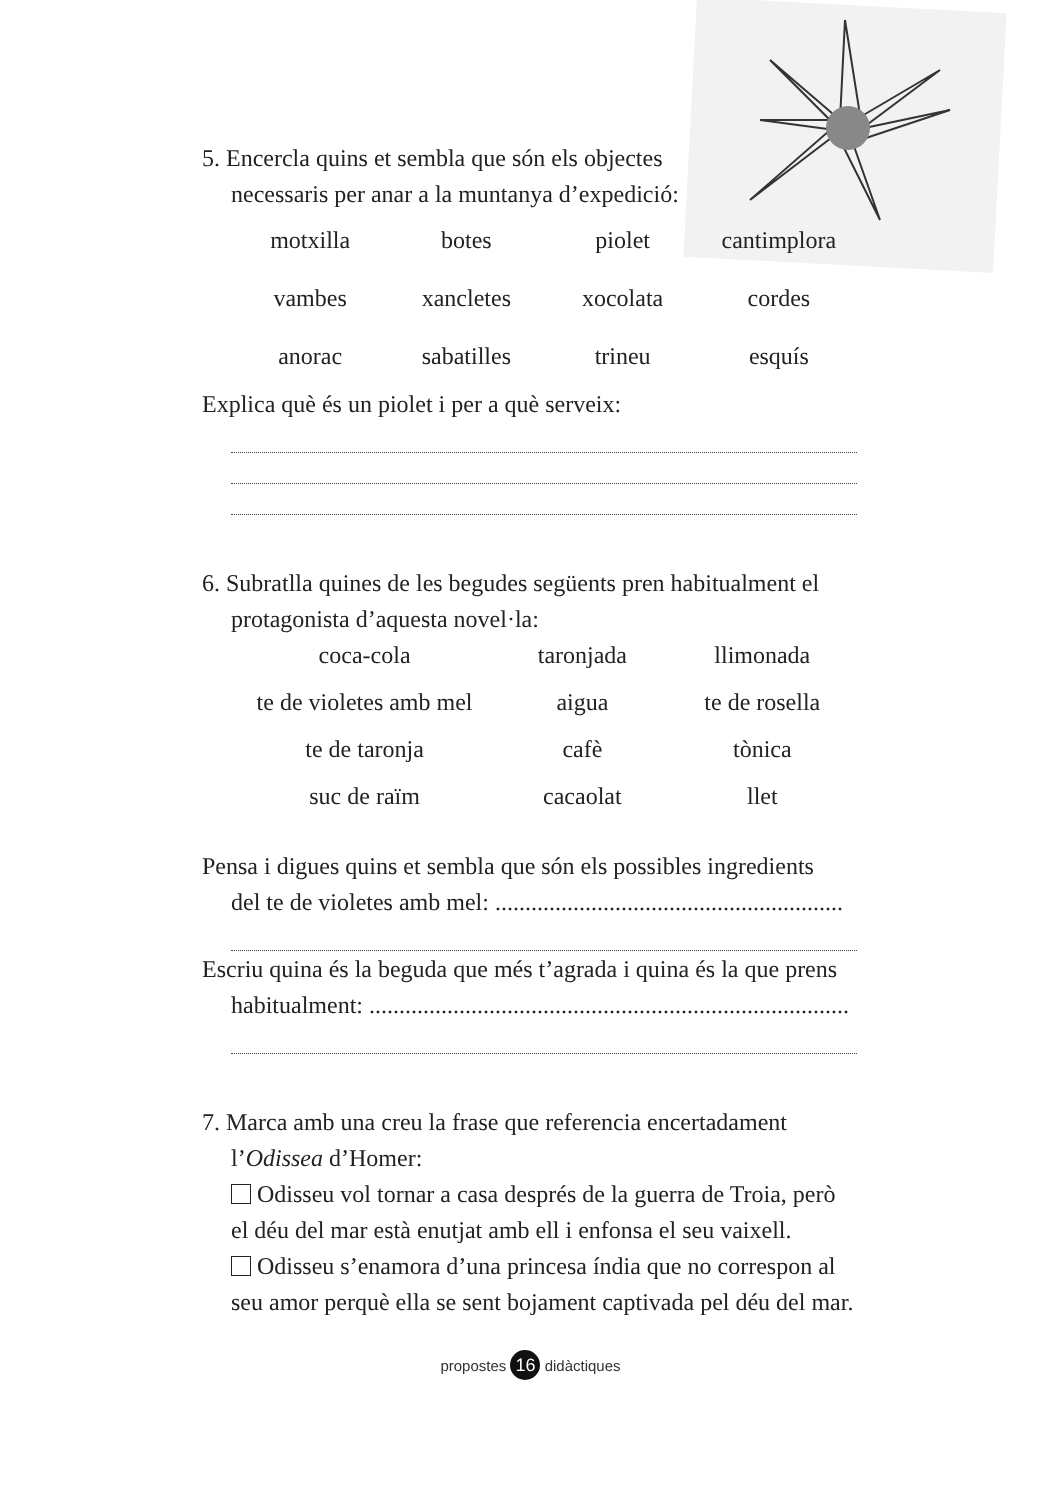5. Encercla quins et sembla que són els objectes
necessaris per anar a la muntanya d’expedició:
motxilla
botes
piolet
cantimplora
vambes
xancletes
xocolata
cordes
anorac
sabatilles
trineu
esquís
Explica què és un piolet i per a què serveix:
6. Subratlla quines de les begudes següents pren habitualment el
protagonista d’aquesta novel·la:
coca-cola
taronjada
llimonada
te de violetes amb mel
aigua
te de rosella
te de taronja
cafè
tònica
suc de raïm
cacaolat
llet
Pensa i digues quins et sembla que són els possibles ingredients
del te de violetes amb mel: ..........................................................
Escriu quina és la beguda que més t’agrada i quina és la que prens
habitualment: ................................................................................
7. Marca amb una creu la frase que referencia encertadament
l’Odissea d’Homer:
Odisseu vol tornar a casa després de la guerra de Troia, però el déu del mar està enutjat amb ell i enfonsa el seu vaixell.
Odisseu s’enamora d’una princesa índia que no correspon al seu amor perquè ella se sent bojament captivada pel déu del mar.
propostes 16 didàctiques